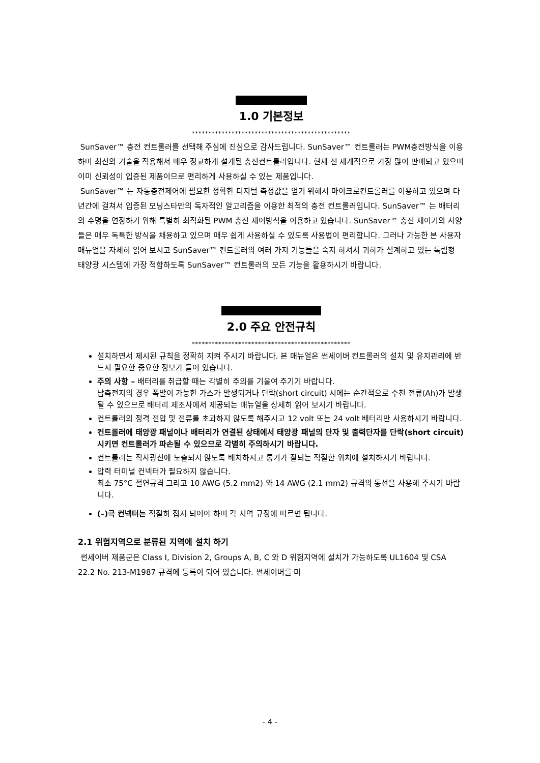1.0 기본정보
************************************************
SunSaver™ 충전 컨트롤러를 선택해 주심에 진심으로 감사드립니다. SunSaver™ 컨트롤러는 PWM충전방식을 이용하며 최신의 기술을 적용해서 매우 정교하게 설계된 충전컨트롤러입니다. 현재 전 세계적으로 가장 많이 판매되고 있으며 이미 신뢰성이 입증된 제품이므로 편리하게 사용하실 수 있는 제품입니다.
SunSaver™ 는 자동충전제어에 필요한 정확한 디지털 측정값을 얻기 위해서 마이크로컨트롤러를 이용하고 있으며 다년간에 걸쳐서 입증된 모닝스타만의 독자적인 알고리즘을 이용한 최적의 충전 컨트롤러입니다. SunSaver™ 는 배터리의 수명을 연장하기 위해 특별히 최적화된 PWM 충전 제어방식을 이용하고 있습니다. SunSaver™ 충전 제어기의 사양들은 매우 독특한 방식을 채용하고 있으며 매우 쉽게 사용하실 수 있도록 사용법이 편리합니다. 그러나 가능한 본 사용자 매뉴얼을 자세히 읽어 보시고 SunSaver™ 컨트롤러의 여러 가지 기능들을 숙지 하셔서 귀하가 설계하고 있는 독립형 태양광 시스템에 가장 적합하도록 SunSaver™ 컨트롤러의 모든 기능을 활용하시기 바랍니다.
2.0 주요 안전규칙
************************************************
설치하면서 제시된 규칙을 정확히 지켜 주시기 바랍니다. 본 매뉴얼은 썬세이버 컨트롤러의 설치 및 유지관리에 반드시 필요한 중요한 정보가 들어 있습니다.
주의 사항 – 배터리를 취급할 때는 각별히 주의를 기울여 주기기 바랍니다.
납축전지의 경우 폭발이 가능한 가스가 발생되거나 단락(short circuit) 시에는 순간적으로 수천 전류(Ah)가 발생될 수 있으므로 배터리 제조사에서 제공되는 매뉴얼을 상세히 읽어 보시기 바랍니다.
컨트롤러의 정격 전압 및 전류를 초과하지 않도록 해주시고 12 volt 또는 24 volt 배터리만 사용하시기 바랍니다.
컨트롤러에 태양광 패널이나 배터리가 연결된 상태에서 태양광 패널의 단자 및 출력단자를 단락(short circuit)시키면 컨트롤러가 파손될 수 있으므로 각별히 주의하시기 바랍니다.
컨트롤러는 직사광선에 노출되지 않도록 배치하시고 통기가 잘되는 적절한 위치에 설치하시기 바랍니다.
압력 터미널 컨넥터가 필요하지 않습니다.
최소 75°C 절연규격 그리고 10 AWG (5.2 mm2) 와 14 AWG (2.1 mm2) 규격의 동선을 사용해 주시기 바랍니다.
(–)극 컨넥터는 적절히 접지 되어야 하며 각 지역 규정에 따르면 됩니다.
2.1 위험지역으로 분류된 지역에 설치 하기
썬세이버 제품군은 Class I, Division 2, Groups A, B, C 와 D 위험지역에 설치가 가능하도록 UL1604 및 CSA 22.2 No. 213-M1987 규격에 등록이 되어 있습니다. 썬세이버를 미
- 4 -